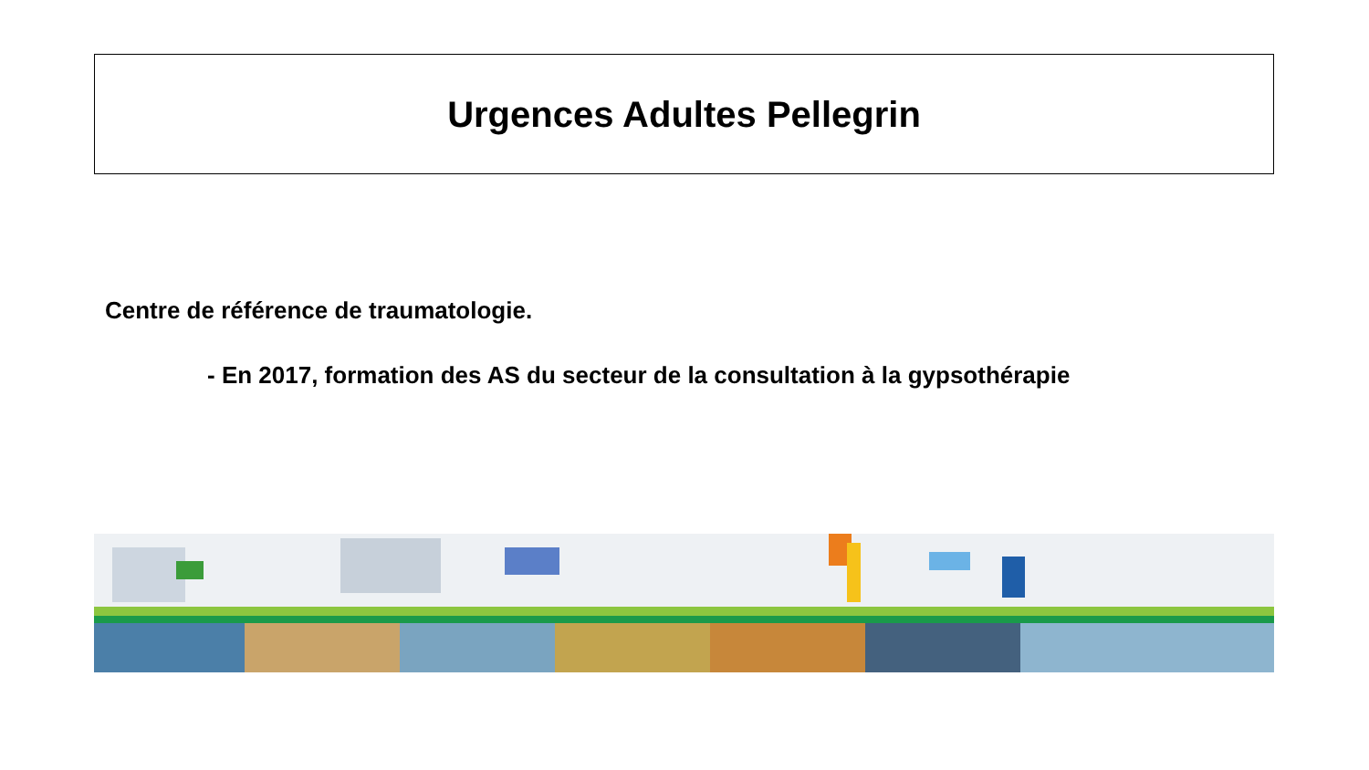Urgences Adultes Pellegrin
Centre de référence de traumatologie.
- En 2017, formation des AS du secteur de la consultation à la gypsothérapie